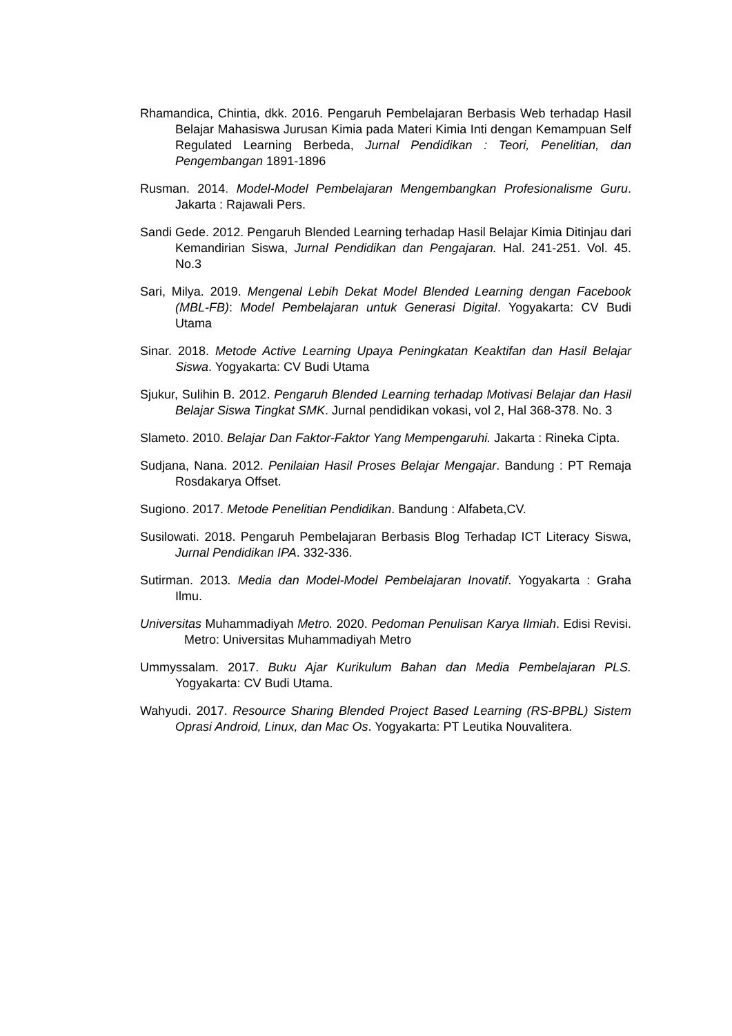Rhamandica, Chintia, dkk. 2016. Pengaruh Pembelajaran Berbasis Web terhadap Hasil Belajar Mahasiswa Jurusan Kimia pada Materi Kimia Inti dengan Kemampuan Self Regulated Learning Berbeda, Jurnal Pendidikan : Teori, Penelitian, dan Pengembangan 1891-1896
Rusman. 2014. Model-Model Pembelajaran Mengembangkan Profesionalisme Guru. Jakarta : Rajawali Pers.
Sandi Gede. 2012. Pengaruh Blended Learning terhadap Hasil Belajar Kimia Ditinjau dari Kemandirian Siswa, Jurnal Pendidikan dan Pengajaran. Hal. 241-251. Vol. 45. No.3
Sari, Milya. 2019. Mengenal Lebih Dekat Model Blended Learning dengan Facebook (MBL-FB): Model Pembelajaran untuk Generasi Digital. Yogyakarta: CV Budi Utama
Sinar. 2018. Metode Active Learning Upaya Peningkatan Keaktifan dan Hasil Belajar Siswa. Yogyakarta: CV Budi Utama
Sjukur, Sulihin B. 2012. Pengaruh Blended Learning terhadap Motivasi Belajar dan Hasil Belajar Siswa Tingkat SMK. Jurnal pendidikan vokasi, vol 2, Hal 368-378. No. 3
Slameto. 2010. Belajar Dan Faktor-Faktor Yang Mempengaruhi. Jakarta : Rineka Cipta.
Sudjana, Nana. 2012. Penilaian Hasil Proses Belajar Mengajar. Bandung : PT Remaja Rosdakarya Offset.
Sugiono. 2017. Metode Penelitian Pendidikan. Bandung : Alfabeta,CV.
Susilowati. 2018. Pengaruh Pembelajaran Berbasis Blog Terhadap ICT Literacy Siswa, Jurnal Pendidikan IPA. 332-336.
Sutirman. 2013. Media dan Model-Model Pembelajaran Inovatif. Yogyakarta : Graha Ilmu.
Universitas Muhammadiyah Metro. 2020. Pedoman Penulisan Karya Ilmiah. Edisi Revisi. Metro: Universitas Muhammadiyah Metro
Ummyssalam. 2017. Buku Ajar Kurikulum Bahan dan Media Pembelajaran PLS. Yogyakarta: CV Budi Utama.
Wahyudi. 2017. Resource Sharing Blended Project Based Learning (RS-BPBL) Sistem Oprasi Android, Linux, dan Mac Os. Yogyakarta: PT Leutika Nouvalitera.